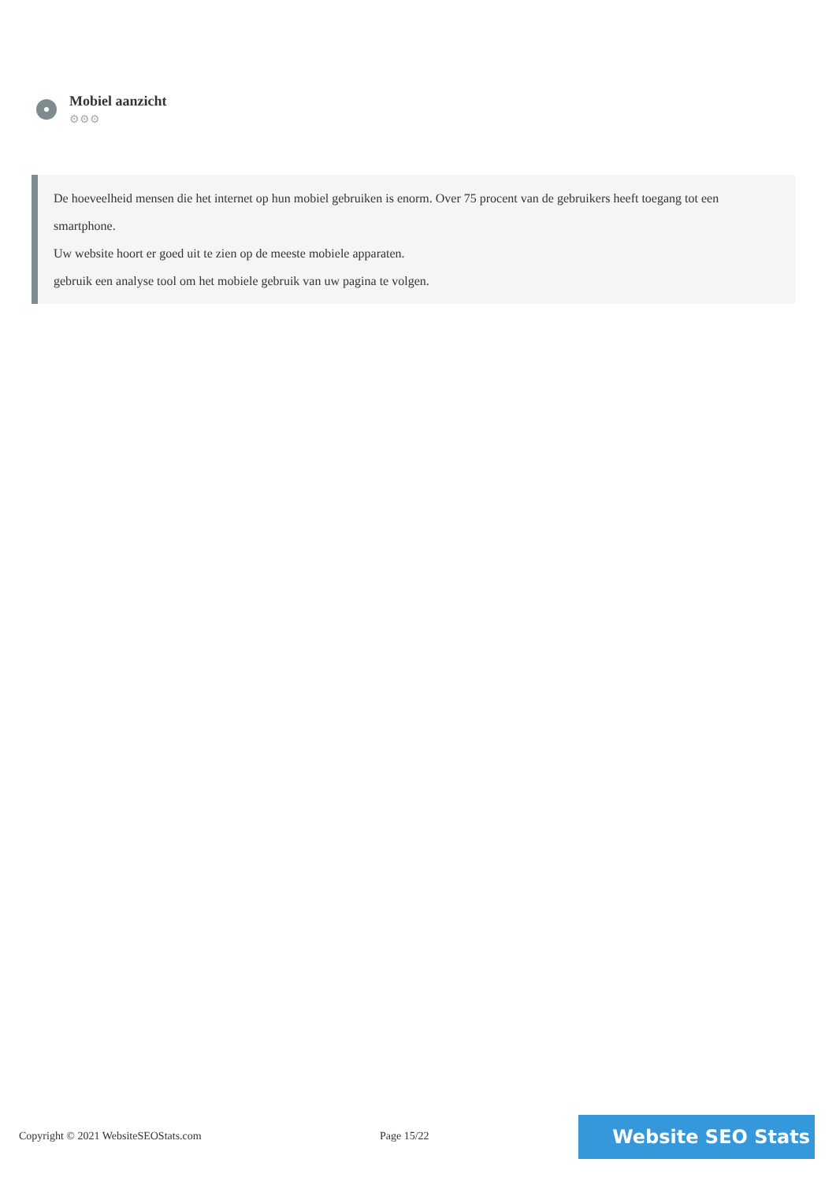Mobiel aanzicht
⚙⚙⚙
De hoeveelheid mensen die het internet op hun mobiel gebruiken is enorm. Over 75 procent van de gebruikers heeft toegang tot een smartphone.
Uw website hoort er goed uit te zien op de meeste mobiele apparaten.
gebruik een analyse tool om het mobiele gebruik van uw pagina te volgen.
Copyright © 2021 WebsiteSEOStats.com
Page 15/22 Website SEO Stats